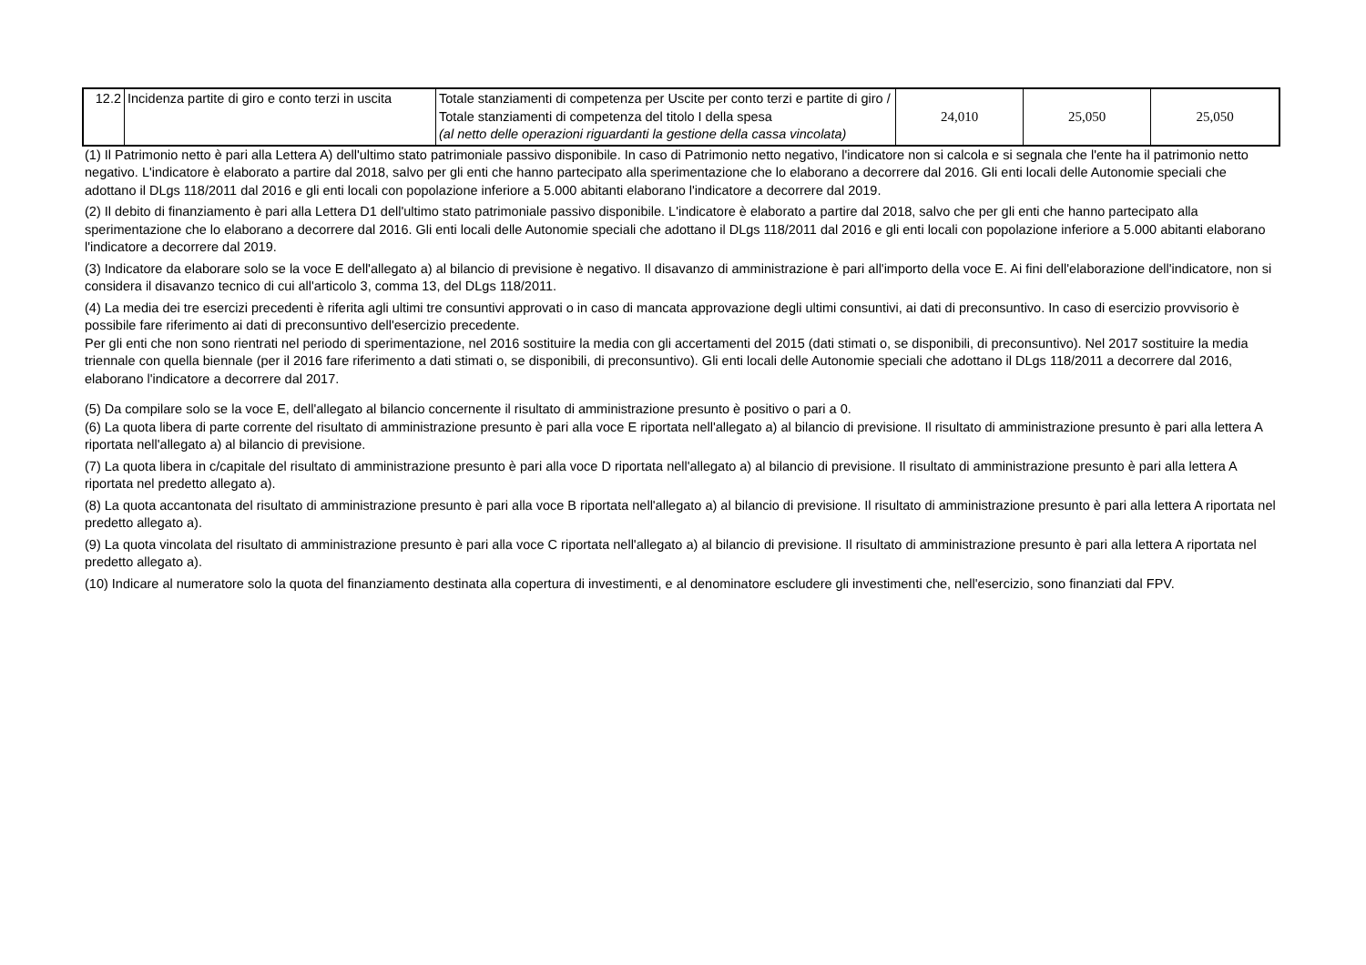| 12.2 | Incidenza partite di giro e conto terzi in uscita | Totale stanziamenti di competenza per Uscite per conto terzi e partite di giro / Totale stanziamenti di competenza del titolo I della spesa (al netto delle operazioni riguardanti la gestione della cassa vincolata) | 24,010 | 25,050 | 25,050 |
(1) Il Patrimonio netto è pari alla Lettera A) dell'ultimo stato patrimoniale passivo disponibile. In caso di Patrimonio netto negativo, l'indicatore non si calcola e si segnala che l'ente ha il patrimonio netto negativo. L'indicatore è elaborato a partire dal 2018, salvo per gli enti che hanno partecipato alla sperimentazione che lo elaborano a decorrere dal 2016. Gli enti locali delle Autonomie speciali che adottano il DLgs 118/2011 dal 2016 e gli enti locali con popolazione inferiore a 5.000 abitanti elaborano l'indicatore a decorrere dal 2019.
(2) Il debito di finanziamento è pari alla Lettera D1 dell'ultimo stato patrimoniale passivo disponibile. L'indicatore è elaborato a partire dal 2018, salvo che per gli enti che hanno partecipato alla sperimentazione che lo elaborano a decorrere dal 2016. Gli enti locali delle Autonomie speciali che adottano il DLgs 118/2011 dal 2016 e gli enti locali con popolazione inferiore a 5.000 abitanti elaborano l'indicatore a decorrere dal 2019.
(3) Indicatore da elaborare solo se la voce E dell'allegato a) al bilancio di previsione è negativo. Il disavanzo di amministrazione è pari all'importo della voce E. Ai fini dell'elaborazione dell'indicatore, non si considera il disavanzo tecnico di cui all'articolo 3, comma 13, del DLgs 118/2011.
(4) La media dei tre esercizi precedenti è riferita agli ultimi tre consuntivi approvati o in caso di mancata approvazione degli ultimi consuntivi, ai dati di preconsuntivo. In caso di esercizio provvisorio è possibile fare riferimento ai dati di preconsuntivo dell'esercizio precedente.
Per gli enti che non sono rientrati nel periodo di sperimentazione, nel 2016 sostituire la media con gli accertamenti del 2015 (dati stimati o, se disponibili, di preconsuntivo). Nel 2017 sostituire la media triennale con quella biennale (per il 2016 fare riferimento a dati stimati o, se disponibili, di preconsuntivo). Gli enti locali delle Autonomie speciali che adottano il DLgs 118/2011 a decorrere dal 2016, elaborano l'indicatore a decorrere dal 2017.
(5) Da compilare solo se la voce E, dell'allegato al bilancio concernente il risultato di amministrazione presunto è positivo o pari a 0.
(6) La quota libera di parte corrente del risultato di amministrazione presunto è pari alla voce E riportata nell'allegato a) al bilancio di previsione. Il risultato di amministrazione presunto è pari alla lettera A riportata nell'allegato a) al bilancio di previsione.
(7) La quota libera in c/capitale del risultato di amministrazione presunto è pari alla voce D riportata nell'allegato a) al bilancio di previsione. Il risultato di amministrazione presunto è pari alla lettera A riportata nel predetto allegato a).
(8) La quota accantonata del risultato di amministrazione presunto è pari alla voce B riportata nell'allegato a) al bilancio di previsione. Il risultato di amministrazione presunto è pari alla lettera A riportata nel predetto allegato a).
(9) La quota vincolata del risultato di amministrazione presunto è pari alla voce C riportata nell'allegato a) al bilancio di previsione. Il risultato di amministrazione presunto è pari alla lettera A riportata nel predetto allegato a).
(10) Indicare al numeratore solo la quota del finanziamento destinata alla copertura di investimenti, e al denominatore escludere gli investimenti che, nell'esercizio, sono finanziati dal FPV.